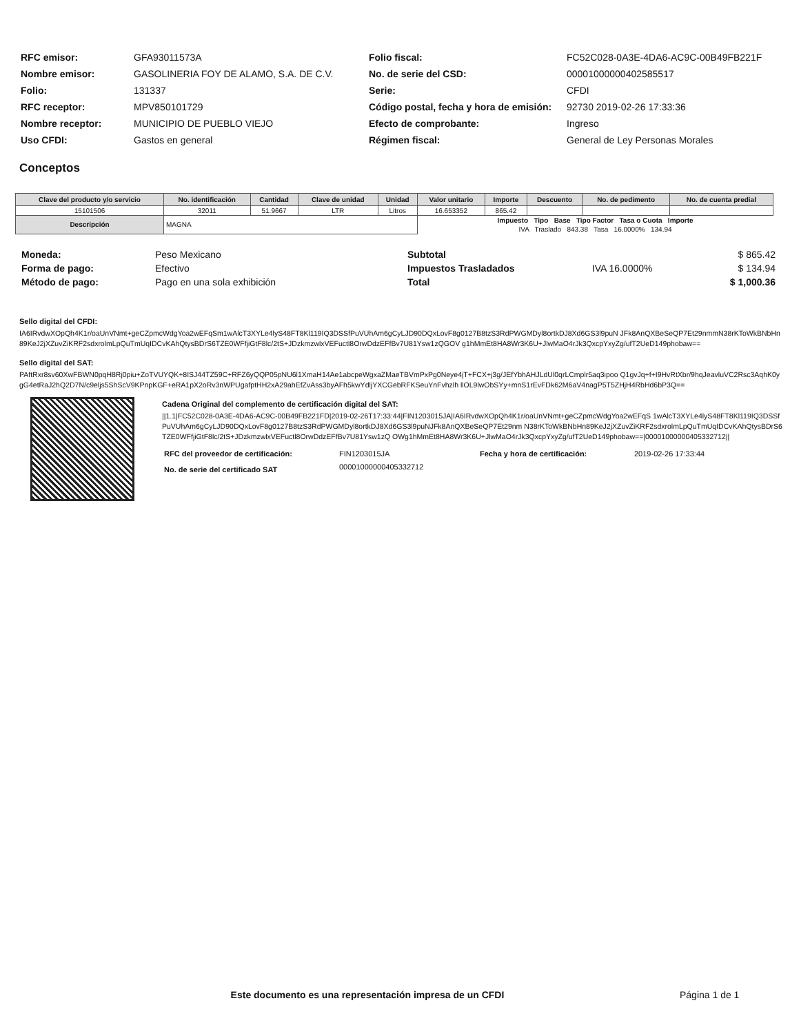| RFC emisor: | GFA93011573A |
| Nombre emisor: | GASOLINERIA FOY DE ALAMO, S.A. DE C.V. |
| Folio: | 131337 |
| RFC receptor: | MPV850101729 |
| Nombre receptor: | MUNICIPIO DE PUEBLO VIEJO |
| Uso CFDI: | Gastos en general |
| Folio fiscal: | FC52C028-0A3E-4DA6-AC9C-00B49FB221F |
| No. de serie del CSD: | 00001000000402585517 |
| Serie: | CFDI |
| Código postal, fecha y hora de emisión: | 92730 2019-02-26 17:33:36 |
| Efecto de comprobante: | Ingreso |
| Régimen fiscal: | General de Ley Personas Morales |
Conceptos
| Clave del producto y/o servicio | No. identificación | Cantidad | Clave de unidad | Unidad | Valor unitario | Importe | Descuento | No. de pedimento | No. de cuenta predial |
| --- | --- | --- | --- | --- | --- | --- | --- | --- | --- |
| 15101506 | 32011 | 51.9667 | LTR | Litros | 16.653352 | 865.42 | | | |
| Descripción | MAGNA | | | | Impuesto Tipo Base Tipo Factor Tasa o Cuota Importe | | | | |
| | | | | | IVA Traslado 843.38 Tasa 16.0000% 134.94 | | | | |
| Moneda: | Peso Mexicano |
| Forma de pago: | Efectivo |
| Método de pago: | Pago en una sola exhibición |
| Subtotal | | $ 865.42 |
| Impuestos Trasladados | IVA 16.0000% | $ 134.94 |
| Total | | $ 1,000.36 |
Sello digital del CFDI:
IA6IRvdwXOpQh4K1r/oaUnVNmt+geCZpmcWdgYoa2wEFqSm1wAlcT3XYLe4lyS48FT8Kl119IQ3DSSfPuVUhAm6gCyLJD90DQxLovF8g0127B8tzS3RdPWGMDyl8ortkDJ8Xd6GS3l9puN JFk8AnQXBeSeQP7Et29nmmN38rKToWkBNbHn89KeJ2jXZuvZiKRF2sdxrolmLpQuTmUqIDCvKAhQtysBDrS6TZE0WFfjiGtF8lc/2tS+JDzkmzwlxVEFuctl8OrwDdzEFfBv7U81Ysw1zQGOV g1hMmEt8HA8Wr3K6U+JlwMaO4rJk3QxcpYxyZg/ufT2UeD149phobaw==
Sello digital del SAT:
PAftRxr8sv60XwFBWN0pqH8Rj0piu+ZoTVUYQK+8ISJ44TZ59C+RFZ6yQQP05pNU6l1XmaH14Ae1abcpeWgxaZMaeTBVmPxPg0Neye4jT+FCX+j3g/JEfYbhAHJLdUl0qrLCmplr5aq3ipoo Q1gvJq+f+I9HvRtXbr/9hqJeavluVC2Rsc3AqhK0ygG4etRaJ2hQ2D7N/c9eljs5ShScV9KPnpKGF+eRA1pX2oRv3nWPUgafptHH2xA29ahEfZvAss3byAFh5kwYdljYXCGebRFKSeuYnFvhzlh llOL9lwObSYy+mnS1rEvFDk62M6aV4nagP5T5ZHjH4RbHd6bP3Q==
Cadena Original del complemento de certificación digital del SAT:
||1.1|FC52C028-0A3E-4DA6-AC9C-00B49FB221FD|2019-02-26T17:33:44|FIN1203015JA|IA6IRvdwXOpQh4K1r/oaUnVNmt+geCZpmcWdgYoa2wEFqS 1wAlcT3XYLe4lyS48FT8Kl119IQ3DSSfPuVUhAm6gCyLJD90DQxLovF8g0127B8tzS3RdPWGMDyl8ortkDJ8Xd6GS3l9puNJFk8AnQXBeSeQP7Et29nm N38rKToWkBNbHn89KeJ2jXZuvZiKRF2sdxrolmLpQuTmUqIDCvKAhQtysBDrS6TZE0WFfjiGtF8lc/2tS+JDzkmzwlxVEFuctl8OrwDdzEFfBv7U81Ysw1zQ OWg1hMmEt8HA8Wr3K6U+JlwMaO4rJk3QxcpYxyZg/ufT2UeD149phobaw==|00001000000405332712||
| RFC del proveedor de certificación: | FIN1203015JA | Fecha y hora de certificación: | 2019-02-26 17:33:44 |
| No. de serie del certificado SAT | 00001000000405332712 | | |
Este documento es una representación impresa de un CFDI
Página 1 de 1